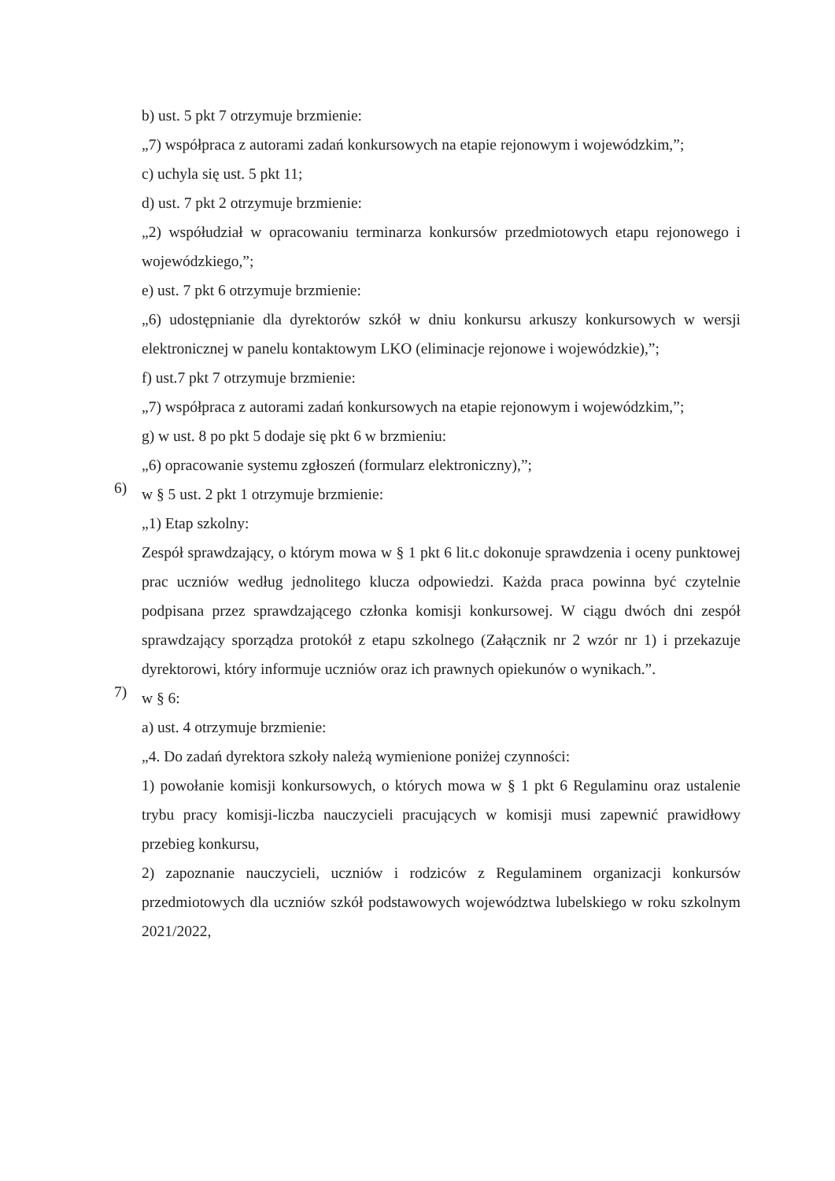b) ust. 5 pkt 7 otrzymuje brzmienie:
„7) współpraca z autorami zadań konkursowych na etapie rejonowym i wojewódzkim,”;
c) uchyla się ust. 5 pkt 11;
d) ust. 7 pkt 2 otrzymuje brzmienie:
„2) współudział w opracowaniu terminarza konkursów przedmiotowych etapu rejonowego i wojewódzkiego,”;
e) ust. 7 pkt 6 otrzymuje brzmienie:
„6) udostępnianie dla dyrektorów szkół w dniu konkursu arkuszy konkursowych w wersji elektronicznej w panelu kontaktowym LKO (eliminacje rejonowe i wojewódzkie),”;
f) ust.7 pkt 7 otrzymuje brzmienie:
„7) współpraca z autorami zadań konkursowych na etapie rejonowym i wojewódzkim,”;
g) w ust. 8 po pkt 5 dodaje się pkt 6 w brzmieniu:
„6) opracowanie systemu zgłoszeń (formularz elektroniczny),”;
6)
w § 5 ust. 2 pkt 1 otrzymuje brzmienie:
„1) Etap szkolny:
Zespół sprawdzający, o którym mowa w § 1 pkt 6 lit.c dokonuje sprawdzenia i oceny punktowej prac uczniów według jednolitego klucza odpowiedzi. Każda praca powinna być czytelnie podpisana przez sprawdzającego członka komisji konkursowej. W ciągu dwóch dni zespół sprawdzający sporządza protokół z etapu szkolnego (Załącznik nr 2 wzór nr 1) i przekazuje dyrektorowi, który informuje uczniów oraz ich prawnych opiekunów o wynikach.”.
7)
w § 6:
a) ust. 4 otrzymuje brzmienie:
„4. Do zadań dyrektora szkoły należą wymienione poniżej czynności:
1) powołanie komisji konkursowych, o których mowa w § 1 pkt 6 Regulaminu oraz ustalenie trybu pracy komisji-liczba nauczycieli pracujących w komisji musi zapewnić prawidłowy przebieg konkursu,
2) zapoznanie nauczycieli, uczniów i rodziców z Regulaminem organizacji konkursów przedmiotowych dla uczniów szkół podstawowych województwa lubelskiego w roku szkolnym 2021/2022,